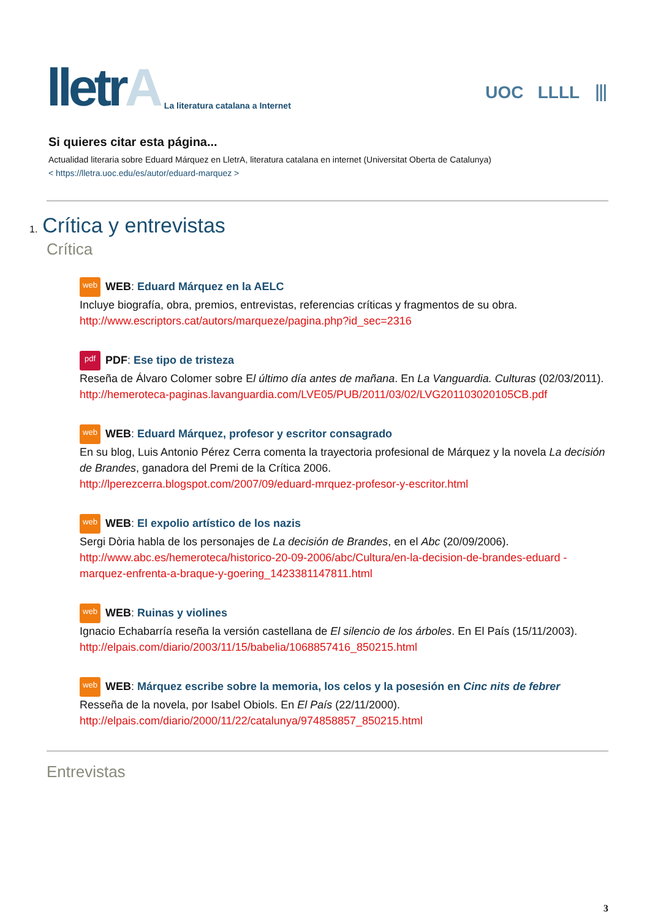lletrA
La literatura catalana a Internet
UOC LLLL ⦀
Si quieres citar esta página...
Actualidad literaria sobre Eduard Márquez en LletrA, literatura catalana en internet (Universitat Oberta de Catalunya)
< https://lletra.uoc.edu/es/autor/eduard-marquez >
1. Crítica y entrevistas
Crítica
web WEB: Eduard Márquez en la AELC
Incluye biografía, obra, premios, entrevistas, referencias críticas y fragmentos de su obra.
http://www.escriptors.cat/autors/marqueze/pagina.php?id_sec=2316
pdf PDF: Ese tipo de tristeza
Reseña de Álvaro Colomer sobre El último día antes de mañana. En La Vanguardia. Culturas (02/03/2011).
http://hemeroteca-paginas.lavanguardia.com/LVE05/PUB/2011/03/02/LVG201103020105CB.pdf
web WEB: Eduard Márquez, profesor y escritor consagrado
En su blog, Luis Antonio Pérez Cerra comenta la trayectoria profesional de Márquez y la novela La decisión de Brandes, ganadora del Premi de la Crítica 2006.
http://lperezcerra.blogspot.com/2007/09/eduard-mrquez-profesor-y-escritor.html
web WEB: El expolio artístico de los nazis
Sergi Dòria habla de los personajes de La decisión de Brandes, en el Abc (20/09/2006).
http://www.abc.es/hemeroteca/historico-20-09-2006/abc/Cultura/en-la-decision-de-brandes-eduard -marquez-enfrenta-a-braque-y-goering_1423381147811.html
web WEB: Ruinas y violines
Ignacio Echabarría reseña la versión castellana de El silencio de los árboles. En El País (15/11/2003).
http://elpais.com/diario/2003/11/15/babelia/1068857416_850215.html
web WEB: Márquez escribe sobre la memoria, los celos y la posesión en Cinc nits de febrer
Resseña de la novela, por Isabel Obiols. En El País (22/11/2000).
http://elpais.com/diario/2000/11/22/catalunya/974858857_850215.html
Entrevistas
3